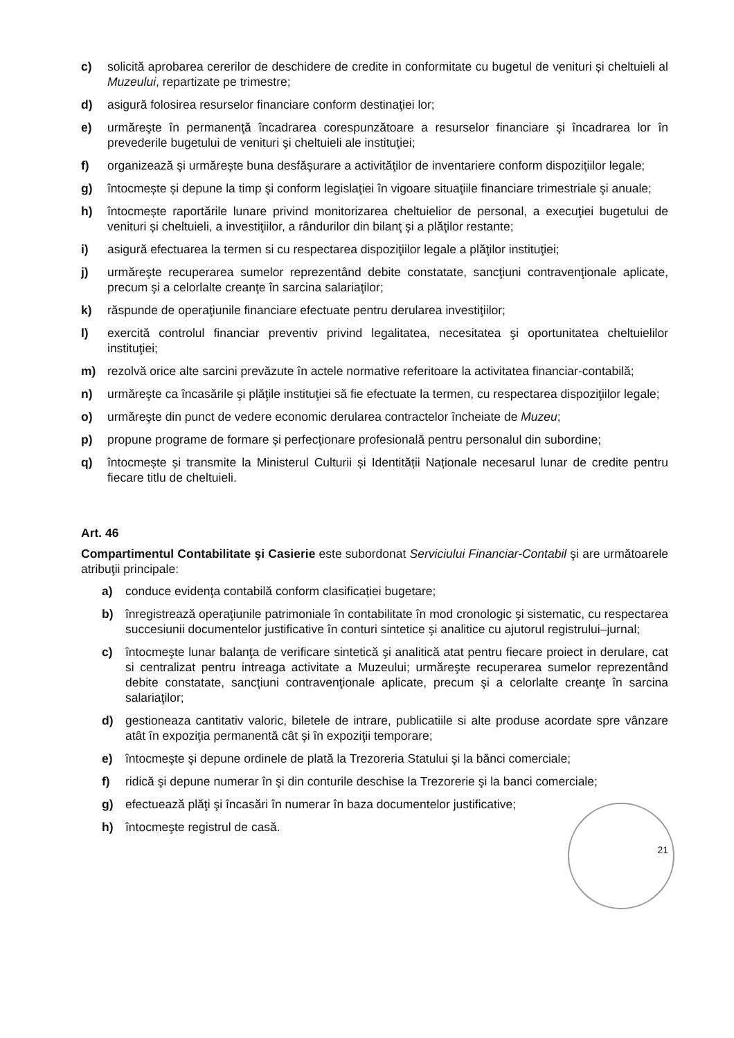c) solicită aprobarea cererilor de deschidere de credite in conformitate cu bugetul de venituri și cheltuieli al Muzeului, repartizate pe trimestre;
d) asigură folosirea resurselor financiare conform destinaţiei lor;
e) urmăreşte în permanenţă încadrarea corespunzătoare a resurselor financiare şi încadrarea lor în prevederile bugetului de venituri şi cheltuieli ale instituţiei;
f) organizează şi urmăreşte buna desfăşurare a activităţilor de inventariere conform dispoziţiilor legale;
g) întocmește și depune la timp şi conform legislaţiei în vigoare situaţiile financiare trimestriale şi anuale;
h) întocmește raportările lunare privind monitorizarea cheltuielior de personal, a execuţiei bugetului de venituri și cheltuieli, a investiţiilor, a rândurilor din bilanţ şi a plăţilor restante;
i) asigură efectuarea la termen si cu respectarea dispoziţiilor legale a plăţilor instituţiei;
j) urmăreşte recuperarea sumelor reprezentând debite constatate, sancţiuni contravenţionale aplicate, precum şi a celorlalte creanţe în sarcina salariaţilor;
k) răspunde de operaţiunile financiare efectuate pentru derularea investiţiilor;
l) exercită controlul financiar preventiv privind legalitatea, necesitatea şi oportunitatea cheltuielilor instituţiei;
m) rezolvă orice alte sarcini prevăzute în actele normative referitoare la activitatea financiar-contabilă;
n) urmăreşte ca încasările şi plăţile instituţiei să fie efectuate la termen, cu respectarea dispoziţiilor legale;
o) urmăreşte din punct de vedere economic derularea contractelor încheiate de Muzeu;
p) propune programe de formare şi perfecţionare profesională pentru personalul din subordine;
q) întocmește și transmite la Ministerul Culturii și Identității Naționale necesarul lunar de credite pentru fiecare titlu de cheltuieli.
Art. 46
Compartimentul Contabilitate şi Casierie este subordonat Serviciului Financiar-Contabil şi are următoarele atribuţii principale:
a) conduce evidenţa contabilă conform clasificației bugetare;
b) înregistrează operaţiunile patrimoniale în contabilitate în mod cronologic şi sistematic, cu respectarea succesiunii documentelor justificative în conturi sintetice şi analitice cu ajutorul registrului–jurnal;
c) întocmeşte lunar balanţa de verificare sintetică şi analitică atat pentru fiecare proiect in derulare, cat si centralizat pentru intreaga activitate a Muzeului; urmăreşte recuperarea sumelor reprezentând debite constatate, sancţiuni contravenţionale aplicate, precum şi a celorlalte creanţe în sarcina salariaţilor;
d) gestioneaza cantitativ valoric, biletele de intrare, publicatiile si alte produse acordate spre vânzare atât în expoziţia permanentă cât şi în expoziţii temporare;
e) întocmeşte şi depune ordinele de plată la Trezoreria Statului şi la bănci comerciale;
f) ridică şi depune numerar în şi din conturile deschise la Trezorerie şi la banci comerciale;
g) efectuează plăţi şi încasări în numerar în baza documentelor justificative;
h) întocmeşte registrul de casă.
21